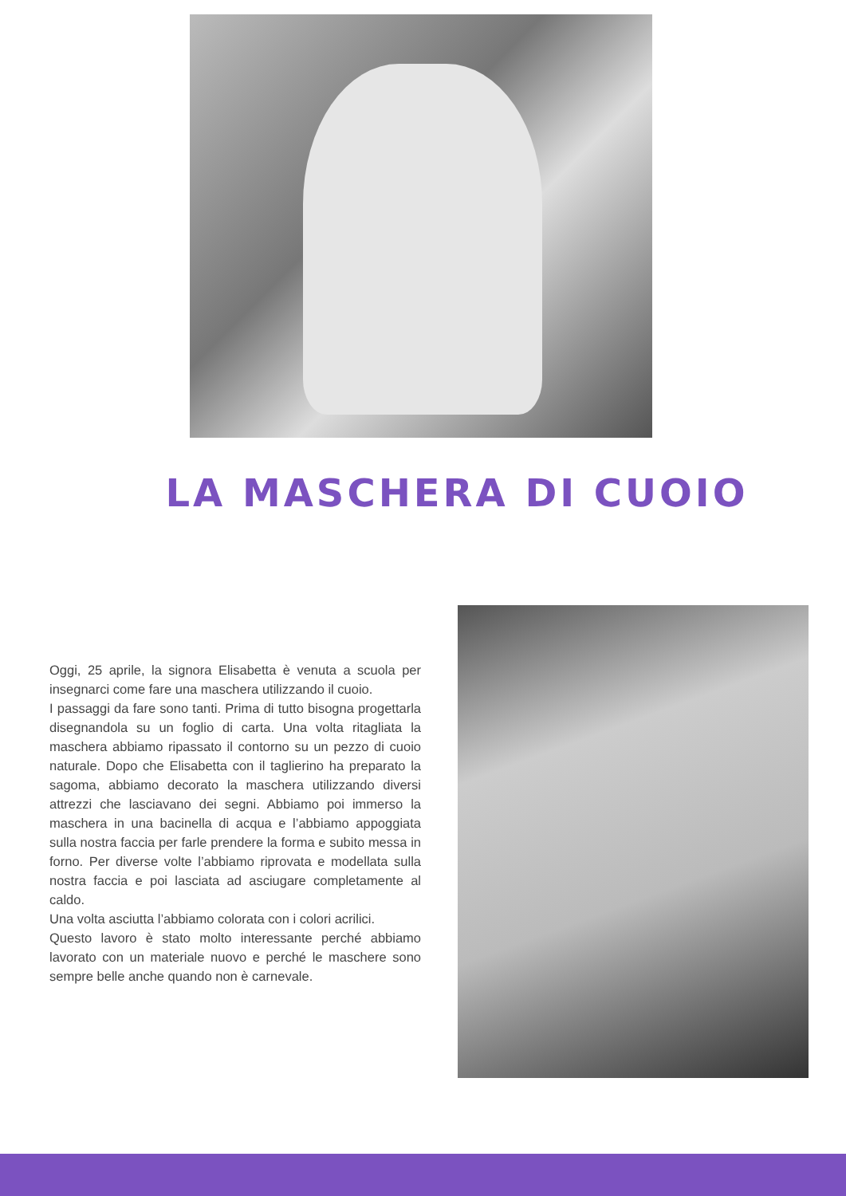LA MASCHERA DI CUOIO
Oggi, 25 aprile, la signora Elisabetta è venuta a scuola per insegnarci come fare una maschera utilizzando il cuoio.
I passaggi da fare sono tanti. Prima di tutto bisogna progettarla disegnandola su un foglio di carta. Una volta ritagliata la maschera abbiamo ripassato il contorno su un pezzo di cuoio naturale. Dopo che Elisabetta con il taglierino ha preparato la sagoma, abbiamo decorato la maschera utilizzando diversi attrezzi che lasciavano dei segni. Abbiamo poi immerso la maschera in una bacinella di acqua e l’abbiamo appoggiata sulla nostra faccia per farle prendere la forma e subito messa in forno. Per diverse volte l’abbiamo riprovata e modellata sulla nostra faccia e poi lasciata ad asciugare completamente al caldo.
Una volta asciutta l’abbiamo colorata con i colori acrilici.
Questo lavoro è stato molto interessante perché abbiamo lavorato con un materiale nuovo e perché le maschere sono sempre belle anche quando non è carnevale.